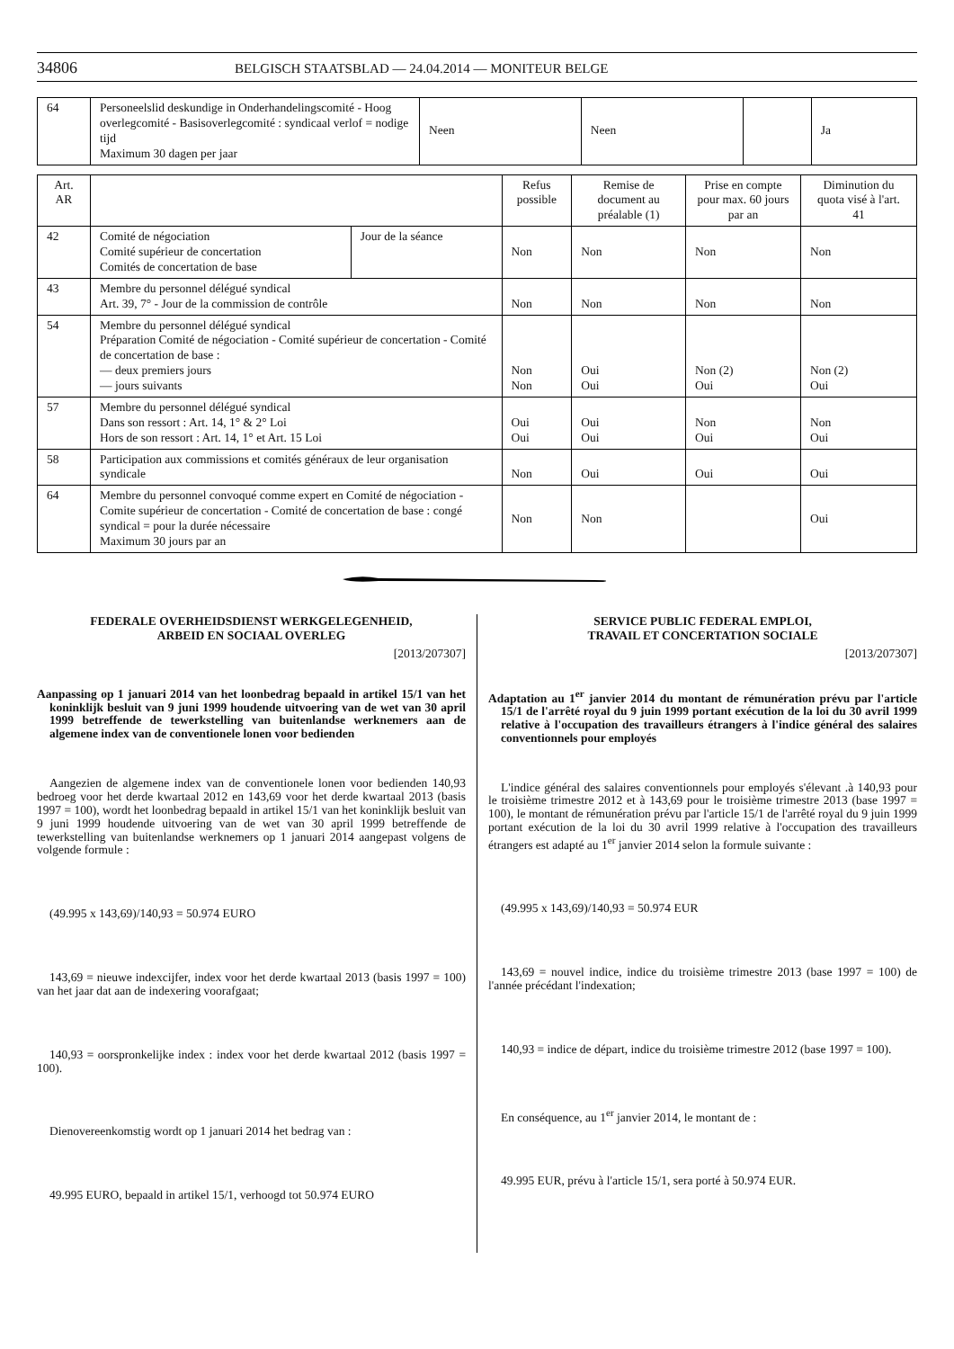34806 BELGISCH STAATSBLAD — 24.04.2014 — MONITEUR BELGE
| 64 | Personeelslid deskundige in Onderhandelingscomité - Hoog overlegcomité - Basisoverlegcomité : syndicaal verlof = nodige tijd Maximum 30 dagen per jaar | Neen | Neen | | Ja |
| Art. AR | | | Refus possible | Remise de document au préalable (1) | Prise en compte pour max. 60 jours par an | Diminution du quota visé à l'art. 41 |
| --- | --- | --- | --- | --- | --- | --- |
| 42 | Comité de négociation Comité supérieur de concertation Comités de concertation de base | Jour de la séance | Non | Non | Non | Non |
| 43 | Membre du personnel délégué syndical Art. 39, 7° - Jour de la commission de contrôle | | Non | Non | Non | Non |
| 54 | Membre du personnel délégué syndical Préparation Comité de négociation - Comité supérieur de concertation - Comité de concertation de base : — deux premiers jours — jours suivants | | Non Non | Oui Oui | Non (2) Oui | Non (2) Oui |
| 57 | Membre du personnel délégué syndical Dans son ressort : Art. 14, 1° & 2° Loi Hors de son ressort : Art. 14, 1° et Art. 15 Loi | | Oui Oui | Oui Oui | Non Oui | Non Oui |
| 58 | Participation aux commissions et comités généraux de leur organisation syndicale | | Non | Oui | Oui | Oui |
| 64 | Membre du personnel convoqué comme expert en Comité de négociation - Comite supérieur de concertation - Comité de concertation de base : congé syndical = pour la durée nécessaire Maximum 30 jours par an | | Non | Non | | Oui |
FEDERALE OVERHEIDSDIENST WERKGELEGENHEID,
ARBEID EN SOCIAAL OVERLEG
[2013/207307]
Aanpassing op 1 januari 2014 van het loonbedrag bepaald in artikel 15/1 van het koninklijk besluit van 9 juni 1999 houdende uitvoering van de wet van 30 april 1999 betreffende de tewerkstelling van buitenlandse werknemers aan de algemene index van de conventionele lonen voor bedienden
Aangezien de algemene index van de conventionele lonen voor bedienden 140,93 bedroeg voor het derde kwartaal 2012 en 143,69 voor het derde kwartaal 2013 (basis 1997 = 100), wordt het loonbedrag bepaald in artikel 15/1 van het koninklijk besluit van 9 juni 1999 houdende uitvoering van de wet van 30 april 1999 betreffende de tewerkstelling van buitenlandse werknemers op 1 januari 2014 aangepast volgens de volgende formule :
(49.995 x 143,69)/140,93 = 50.974 EURO
143,69 = nieuwe indexcijfer, index voor het derde kwartaal 2013 (basis 1997 = 100) van het jaar dat aan de indexering voorafgaat;
140,93 = oorspronkelijke index : index voor het derde kwartaal 2012 (basis 1997 = 100).
Dienovereenkomstig wordt op 1 januari 2014 het bedrag van :
49.995 EURO, bepaald in artikel 15/1, verhoogd tot 50.974 EURO
SERVICE PUBLIC FEDERAL EMPLOI,
TRAVAIL ET CONCERTATION SOCIALE
[2013/207307]
Adaptation au 1<sup>er</sup> janvier 2014 du montant de rémunération prévu par l'article 15/1 de l'arrêté royal du 9 juin 1999 portant exécution de la loi du 30 avril 1999 relative à l'occupation des travailleurs étrangers à l'indice général des salaires conventionnels pour employés
L'indice général des salaires conventionnels pour employés s'élevant .à 140,93 pour le troisième trimestre 2012 et à 143,69 pour le troisième trimestre 2013 (base 1997 = 100), le montant de rémunération prévu par l'article 15/1 de l'arrêté royal du 9 juin 1999 portant exécution de la loi du 30 avril 1999 relative à l'occupation des travailleurs étrangers est adapté au 1<sup>er</sup> janvier 2014 selon la formule suivante :
(49.995 x 143,69)/140,93 = 50.974 EUR
143,69 = nouvel indice, indice du troisième trimestre 2013 (base 1997 = 100) de l'année précédant l'indexation;
140,93 = indice de départ, indice du troisième trimestre 2012 (base 1997 = 100).
En conséquence, au 1<sup>er</sup> janvier 2014, le montant de :
49.995 EUR, prévu à l'article 15/1, sera porté à 50.974 EUR.